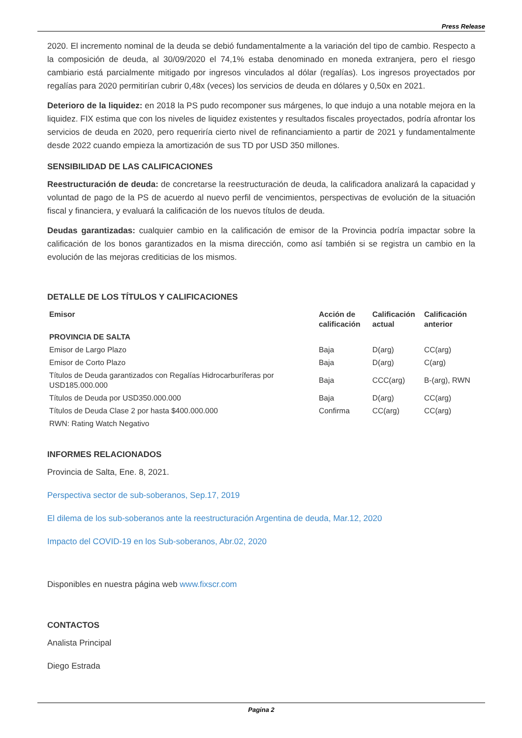Press Release
2020. El incremento nominal de la deuda se debió fundamentalmente a la variación del tipo de cambio. Respecto a la composición de deuda, al 30/09/2020 el 74,1% estaba denominado en moneda extranjera, pero el riesgo cambiario está parcialmente mitigado por ingresos vinculados al dólar (regalías). Los ingresos proyectados por regalías para 2020 permitirían cubrir 0,48x (veces) los servicios de deuda en dólares y 0,50x en 2021.
Deterioro de la liquidez: en 2018 la PS pudo recomponer sus márgenes, lo que indujo a una notable mejora en la liquidez. FIX estima que con los niveles de liquidez existentes y resultados fiscales proyectados, podría afrontar los servicios de deuda en 2020, pero requeriría cierto nivel de refinanciamiento a partir de 2021 y fundamentalmente desde 2022 cuando empieza la amortización de sus TD por USD 350 millones.
SENSIBILIDAD DE LAS CALIFICACIONES
Reestructuración de deuda: de concretarse la reestructuración de deuda, la calificadora analizará la capacidad y voluntad de pago de la PS de acuerdo al nuevo perfil de vencimientos, perspectivas de evolución de la situación fiscal y financiera, y evaluará la calificación de los nuevos títulos de deuda.
Deudas garantizadas: cualquier cambio en la calificación de emisor de la Provincia podría impactar sobre la calificación de los bonos garantizados en la misma dirección, como así también si se registra un cambio en la evolución de las mejoras crediticias de los mismos.
DETALLE DE LOS TÍTULOS Y CALIFICACIONES
| Emisor | Acción de calificación | Calificación actual | Calificación anterior |
| --- | --- | --- | --- |
| PROVINCIA DE SALTA | | | |
| Emisor de Largo Plazo | Baja | D(arg) | CC(arg) |
| Emisor de Corto Plazo | Baja | D(arg) | C(arg) |
| Títulos de Deuda garantizados con Regalías Hidrocarburíferas por USD185.000.000 | Baja | CCC(arg) | B-(arg), RWN |
| Títulos de Deuda por USD350.000.000 | Baja | D(arg) | CC(arg) |
| Títulos de Deuda Clase 2 por hasta $400.000.000 | Confirma | CC(arg) | CC(arg) |
| RWN: Rating Watch Negativo | | | |
INFORMES RELACIONADOS
Provincia de Salta, Ene. 8, 2021.
Perspectiva sector de sub-soberanos, Sep.17, 2019
El dilema de los sub-soberanos ante la reestructuración Argentina de deuda, Mar.12, 2020
Impacto del COVID-19 en los Sub-soberanos, Abr.02, 2020
Disponibles en nuestra página web www.fixscr.com
CONTACTOS
Analista Principal
Diego Estrada
Pagina 2